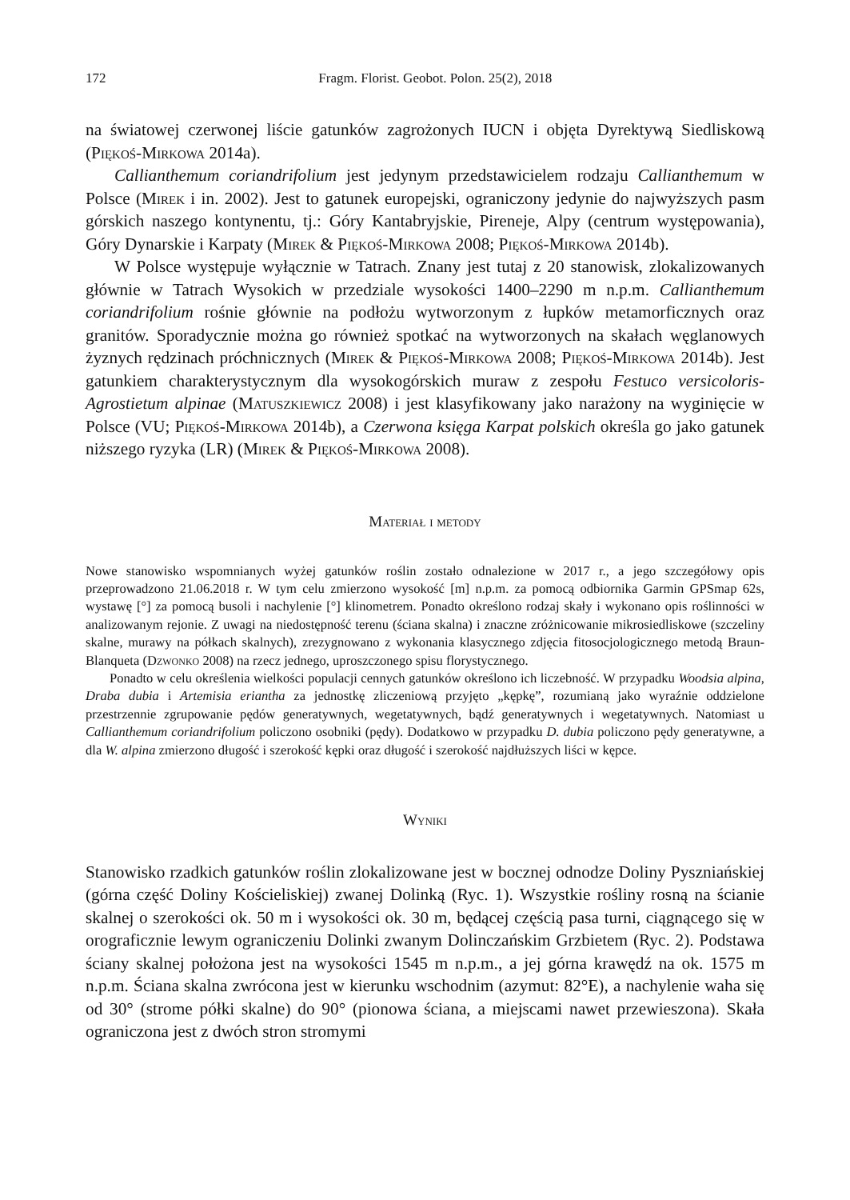172 Fragm. Florist. Geobot. Polon. 25(2), 2018
na światowej czerwonej liście gatunków zagrożonych IUCN i objęta Dyrektywą Siedliskową (Piękoś-Mirkowa 2014a).
Callianthemum coriandrifolium jest jedynym przedstawicielem rodzaju Callianthemum w Polsce (Mirek i in. 2002). Jest to gatunek europejski, ograniczony jedynie do najwyższych pasm górskich naszego kontynentu, tj.: Góry Kantabryjskie, Pireneje, Alpy (centrum występowania), Góry Dynarskie i Karpaty (Mirek & Piękoś-Mirkowa 2008; Piękoś-Mirkowa 2014b).
W Polsce występuje wyłącznie w Tatrach. Znany jest tutaj z 20 stanowisk, zlokalizowanych głównie w Tatrach Wysokich w przedziale wysokości 1400–2290 m n.p.m. Callianthemum coriandrifolium rośnie głównie na podłożu wytworzonym z łupków metamorficznych oraz granitów. Sporadycznie można go również spotkać na wytworzonych na skałach węglanowych żyznych rędzinach próchnicznych (Mirek & Piękoś-Mirkowa 2008; Piękoś-Mirkowa 2014b). Jest gatunkiem charakterystycznym dla wysokogórskich muraw z zespołu Festuco versicoloris-Agrostietum alpinae (Matuszkiewicz 2008) i jest klasyfikowany jako narażony na wyginięcie w Polsce (VU; Piękoś-Mirkowa 2014b), a Czerwona księga Karpat polskich określa go jako gatunek niższego ryzyka (LR) (Mirek & Piękoś-Mirkowa 2008).
Materiał i metody
Nowe stanowisko wspomnianych wyżej gatunków roślin zostało odnalezione w 2017 r., a jego szczegółowy opis przeprowadzono 21.06.2018 r. W tym celu zmierzono wysokość [m] n.p.m. za pomocą odbiornika Garmin GPSmap 62s, wystawę [°] za pomocą busoli i nachylenie [°] klinometrem. Ponadto określono rodzaj skały i wykonano opis roślinności w analizowanym rejonie. Z uwagi na niedostępność terenu (ściana skalna) i znaczne zróżnicowanie mikrosiedliskowe (szczeliny skalne, murawy na półkach skalnych), zrezygnowano z wykonania klasycznego zdjęcia fitosocjologicznego metodą Braun-Blanqueta (Dzwonko 2008) na rzecz jednego, uproszczonego spisu florystycznego.
Ponadto w celu określenia wielkości populacji cennych gatunków określono ich liczebność. W przypadku Woodsia alpina, Draba dubia i Artemisia eriantha za jednostkę zliczeniową przyjęto „kępkę”, rozumianą jako wyraźnie oddzielone przestrzennie zgrupowanie pędów generatywnych, wegetatywnych, bądź generatywnych i wegetatywnych. Natomiast u Callianthemum coriandrifolium policzono osobniki (pędy). Dodatkowo w przypadku D. dubia policzono pędy generatywne, a dla W. alpina zmierzono długość i szerokość kępki oraz długość i szerokość najdłuższych liści w kępce.
Wyniki
Stanowisko rzadkich gatunków roślin zlokalizowane jest w bocznej odnodze Doliny Pyszniańskiej (górna część Doliny Kościeliskiej) zwanej Dolinką (Ryc. 1). Wszystkie rośliny rosną na ścianie skalnej o szerokości ok. 50 m i wysokości ok. 30 m, będącej częścią pasa turni, ciągnącego się w orograficznie lewym ograniczeniu Dolinki zwanym Dolinczańskim Grzbietem (Ryc. 2). Podstawa ściany skalnej położona jest na wysokości 1545 m n.p.m., a jej górna krawędź na ok. 1575 m n.p.m. Ściana skalna zwrócona jest w kierunku wschodnim (azymut: 82°E), a nachylenie waha się od 30° (strome półki skalne) do 90° (pionowa ściana, a miejscami nawet przewieszona). Skała ograniczona jest z dwóch stron stromymi